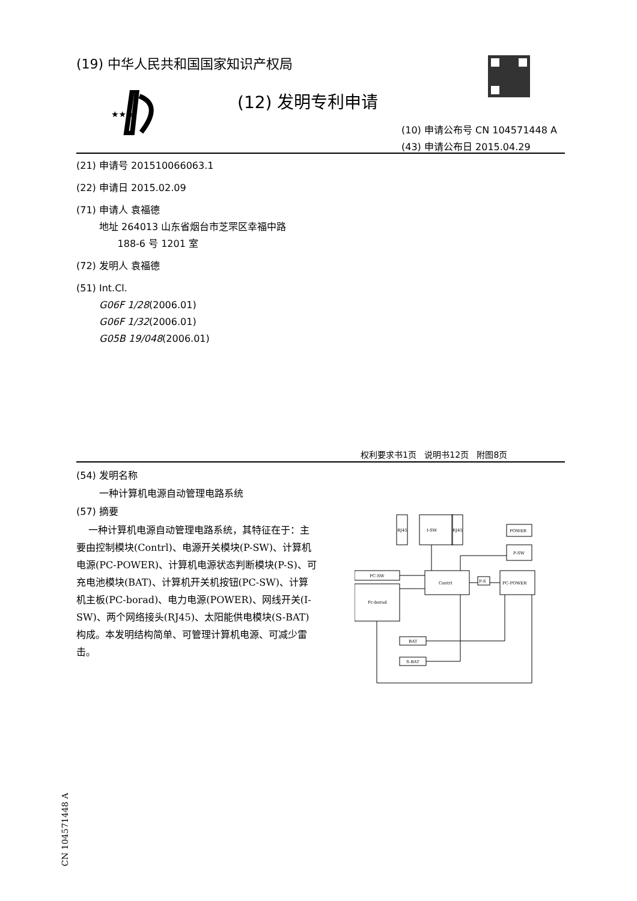(19) 中华人民共和国国家知识产权局
★★★
(12) 发明专利申请
(10) 申请公布号 CN 104571448 A
(43) 申请公布日 2015.04.29
(21) 申请号 201510066063.1
(22) 申请日 2015.02.09
(71) 申请人 袁福德
地址 264013 山东省烟台市芝罘区幸福中路
188-6 号 1201 室
(72) 发明人 袁福德
(51) Int.Cl.
G06F 1/28(2006.01)
G06F 1/32(2006.01)
G05B 19/048(2006.01)
权利要求书1页 说明书12页 附图8页
(54) 发明名称
一种计算机电源自动管理电路系统
(57) 摘要
一种计算机电源自动管理电路系统，其特征在于：主要由控制模块(Contrl)、电源开关模块(P-SW)、计算机电源(PC-POWER)、计算机电源状态判断模块(P-S)、可充电池模块(BAT)、计算机开关机按钮(PC-SW)、计算机主板(PC-borad)、电力电源(POWER)、网线开关(I-SW)、两个网络接头(RJ45)、太阳能供电模块(S-BAT)构成。本发明结构简单、可管理计算机电源、可减少雷击。
RJ45
I-SW
RJ45
POWER
P-SW
PC-SW
Pc-borad
Contrl
P-S
PC-POWER
BAT
S-BAT
CN 104571448 A